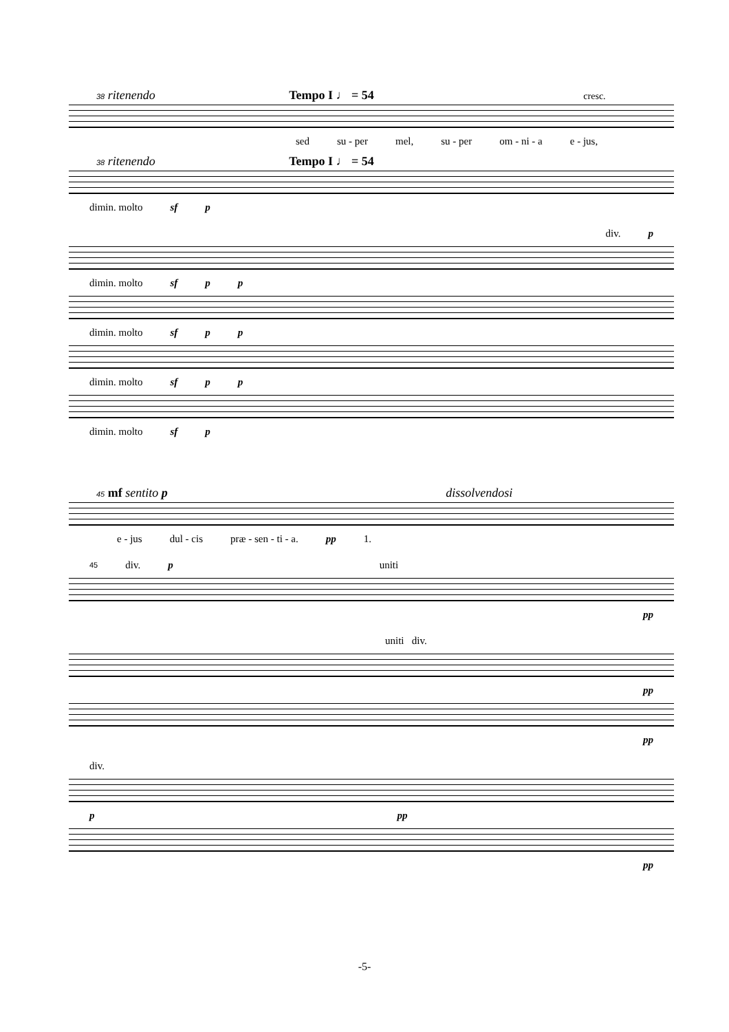38 ritenendo Tempo I ♩ = 54 cresc.
sed su - per mel, su - per om - ni - a e - jus,
38 ritenendo Tempo I ♩ = 54
dimin. molto sf p
div. p
dimin. molto sf p p
dimin. molto sf p p
dimin. molto sf p p
dimin. molto sf p
45 mf sentito p dissolvendosi
e - jus dul - cis præ - sen - ti - a. pp 1.
45 div. p uniti
pp
uniti div.
pp
pp
div.
p pp
pp
-5-